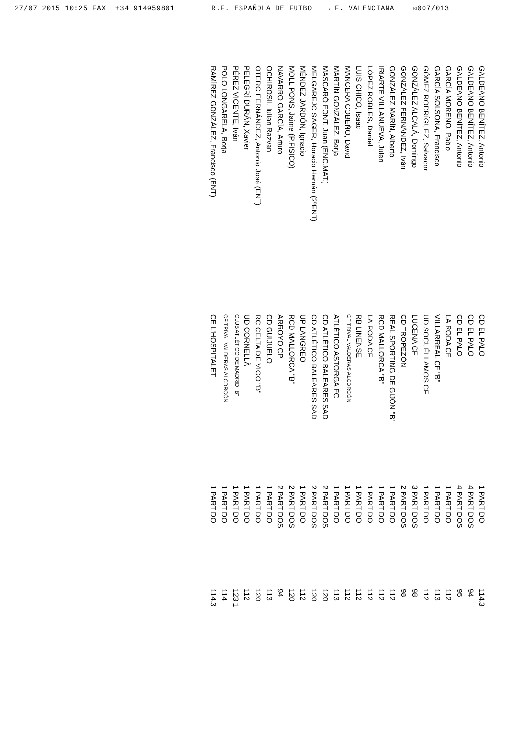27/07 2015 10:25 FAX +34 914959801 R.F. ESPAÑOLA DE FUTBOL → F. VALENCIANA ☒007/013
| GALDEANO BENÍTEZ, Antonio | CD EL PALO | 1 PARTIDO | 114.3 |
| GALDEANO BENÍTEZ, Antonio | CD EL PALO | 4 PARTIDOS | 94 |
| GALDEANO BENÍTEZ, Antonio | CD EL PALO | 4 PARTIDOS | 95 |
| GARCÍA MORENO, Pablo | LA RODA CF | 1 PARTIDO | 112 |
| GARCÍA SOLSONA, Francisco | VILLARREAL CF "B" | 1 PARTIDO | 113 |
| GÓMEZ RODRÍGUEZ, Salvador | UD SOCUÉLLAMOS CF | 1 PARTIDO | 112 |
| GONZÁLEZ ALCALÁ, Domingo | LUCENA CF | 3 PARTIDOS | 98 |
| GONZÁLEZ FERNÁNDEZ, Iván | CD TROPEZÓN | 2 PARTIDOS | 98 |
| GONZÁLEZ MARÍN, Alberto | REAL SPORTING DE GIJÓN "B" | 1 PARTIDO | 112 |
| IRIARTE VILLANUEVA, Julen | RCD MALLORCA "B" | 1 PARTIDO | 112 |
| LÓPEZ ROBLES, Daniel | LA RODA CF | 1 PARTIDO | 112 |
| LUIS CHICO, Isaac | RB LINENSE | 1 PARTIDO | 112 |
| MANCERA COBEÑO, David | CF TRIVAL VALDERAS ALCORCÓN | 1 PARTIDO | 112 |
| MARTÍN GONZÁLEZ, Borja | ATLÉTICO ASTORGA FC | 1 PARTIDO | 113 |
| MASCARÓ FONT, Juan (ENC.MAT.) | CD ATLÉTICO BALEARES SAD | 2 PARTIDOS | 120 |
| MELGAREJO SAGER, Horacio Hernán (2ºENT) | CD ATLÉTICO BALEARES SAD | 2 PARTIDOS | 120 |
| MÉNDEZ JARDÓN, Ignacio | UP LANGREO | 1 PARTIDO | 112 |
| MOLL PONS, Jaime (P.FÍSICO) | RCD MALLORCA "B" | 2 PARTIDOS | 120 |
| NAVARRO GARCÍA, Arturo | ARROYO CP | 2 PARTIDOS | 94 |
| OCHIROSII, Iulian Razvan | CD GUIJUELO | 1 PARTIDO | 113 |
| OTERO FERNÁNDEZ, Antonio José (ENT) | RC CELTA DE VIGO "B" | 1 PARTIDO | 120 |
| PELEGRÍ DURÁN, Xavier | UD CORNELLÀ | 1 PARTIDO | 112 |
| PÉREZ VICENTE, Iván | CLUB ATLÉTICO DE MADRID "B" | 1 PARTIDO | 123.1 |
| POLO LONGARELA, Borja | CF TRIVAL VALDERAS ALCORCÓN | 1 PARTIDO | 114 |
| RAMÍREZ GONZÁLEZ, Francisco (ENT) | CE L'HOSPITALET | 1 PARTIDO | 114.3 |